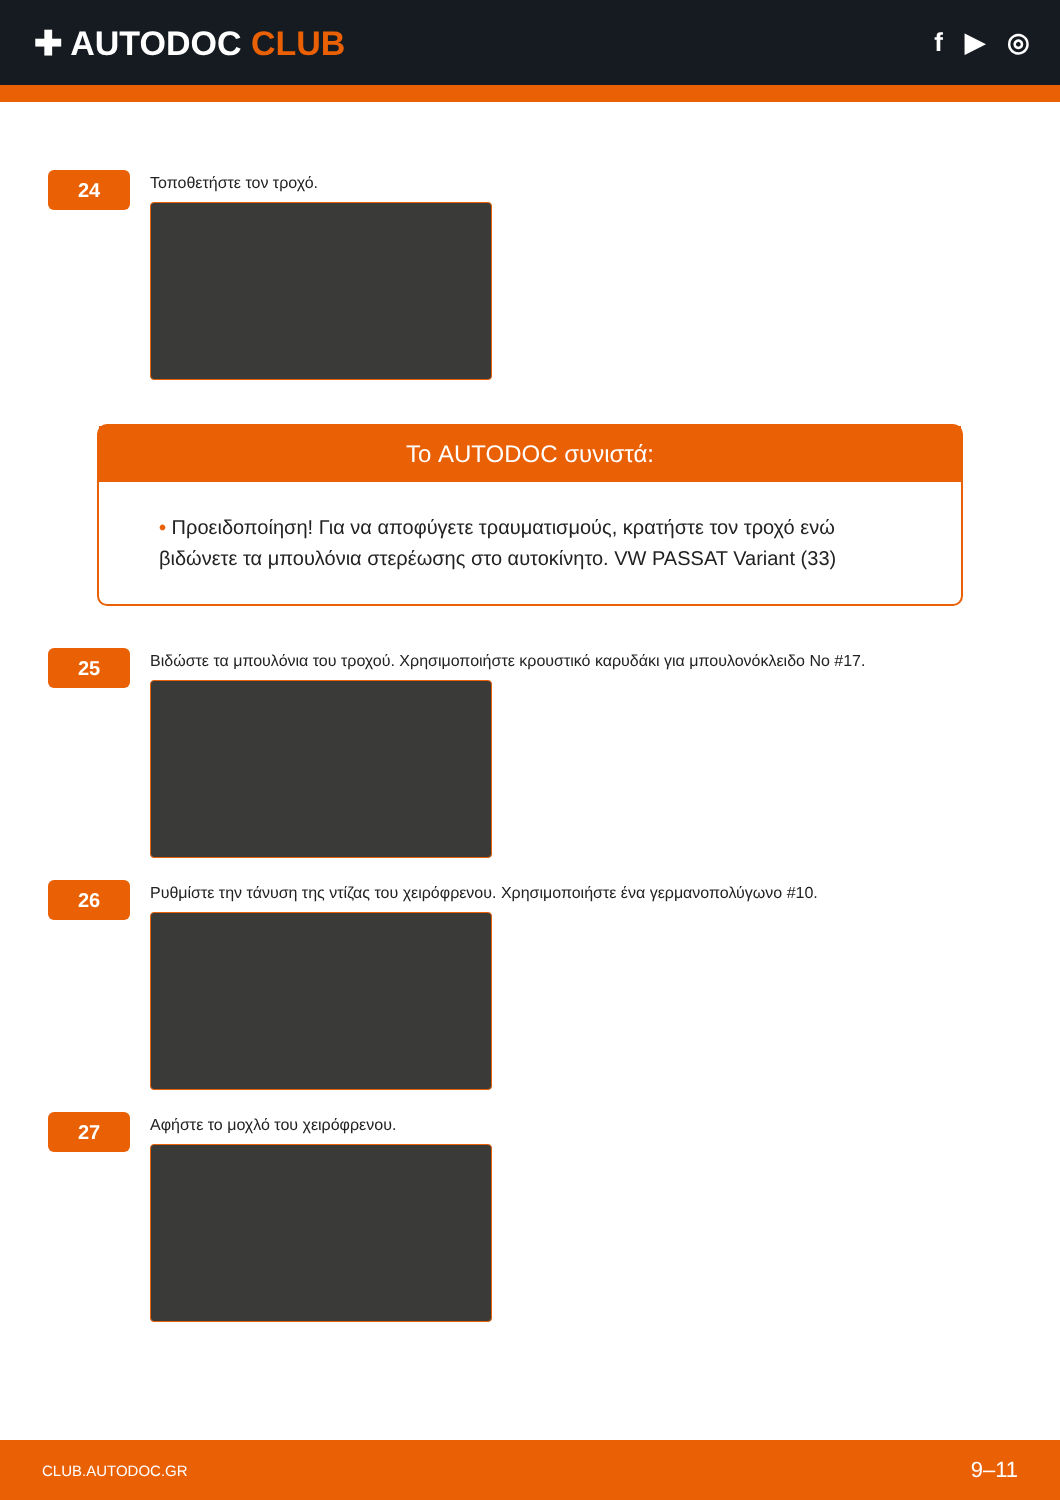✚ AUTODOC CLUB
f ▶ ◎
24
Τοποθετήστε τον τροχό.
Το AUTODOC συνιστά:
• Προειδοποίηση! Για να αποφύγετε τραυματισμούς, κρατήστε τον τροχό ενώ βιδώνετε τα μπουλόνια στερέωσης στο αυτοκίνητο. VW PASSAT Variant (33)
25
Βιδώστε τα μπουλόνια του τροχού. Χρησιμοποιήστε κρουστικό καρυδάκι για μπουλονόκλειδο No #17.
26
Ρυθμίστε την τάνυση της ντίζας του χειρόφρενου. Χρησιμοποιήστε ένα γερμανοπολύγωνο #10.
27
Αφήστε το μοχλό του χειρόφρενου.
CLUB.AUTODOC.GR 9–11